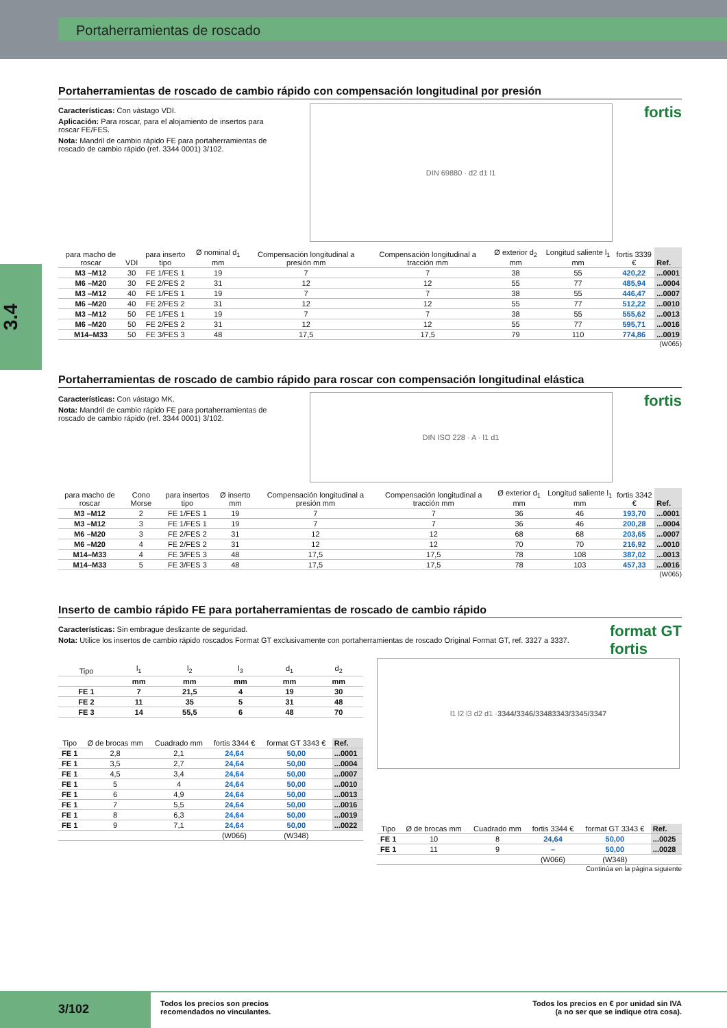Portaherramientas de roscado
3.4
Portaherramientas de roscado de cambio rápido con compensación longitudinal por presión
Características: Con vástago VDI.
Aplicación: Para roscar, para el alojamiento de insertos para roscar FE/FES.
Nota: Mandril de cambio rápido FE para portaherramientas de roscado de cambio rápido (ref. 3344 0001) 3/102.
DIN 69880 · d2 d1 l1
fortis
| para macho de roscar | VDI | para inserto tipo | Ø nominal d<sub>1</sub> mm | Compensación longitudinal a presión mm | Compensación longitudinal a tracción mm | Ø exterior d<sub>2</sub> mm | Longitud saliente l<sub>1</sub> mm | fortis 3339 € | Ref. |
| --- | --- | --- | --- | --- | --- | --- | --- | --- | --- |
| M3 –M12 | 30 | FE 1/FES 1 | 19 | 7 | 7 | 38 | 55 | 420,22 | ...0001 |
| M6 –M20 | 30 | FE 2/FES 2 | 31 | 12 | 12 | 55 | 77 | 485,94 | ...0004 |
| M3 –M12 | 40 | FE 1/FES 1 | 19 | 7 | 7 | 38 | 55 | 446,47 | ...0007 |
| M6 –M20 | 40 | FE 2/FES 2 | 31 | 12 | 12 | 55 | 77 | 512,22 | ...0010 |
| M3 –M12 | 50 | FE 1/FES 1 | 19 | 7 | 7 | 38 | 55 | 555,62 | ...0013 |
| M6 –M20 | 50 | FE 2/FES 2 | 31 | 12 | 12 | 55 | 77 | 595,71 | ...0016 |
| M14–M33 | 50 | FE 3/FES 3 | 48 | 17,5 | 17,5 | 79 | 110 | 774,86 | ...0019 |
(W065)
Portaherramientas de roscado de cambio rápido para roscar con compensación longitudinal elástica
Características: Con vástago MK.
Nota: Mandril de cambio rápido FE para portaherramientas de roscado de cambio rápido (ref. 3344 0001) 3/102.
DIN ISO 228 · A · l1 d1
fortis
| para macho de roscar | Cono Morse | para insertos tipo | Ø inserto mm | Compensación longitudinal a presión mm | Compensación longitudinal a tracción mm | Ø exterior d<sub>1</sub> mm | Longitud saliente l<sub>1</sub> mm | fortis 3342 € | Ref. |
| --- | --- | --- | --- | --- | --- | --- | --- | --- | --- |
| M3 –M12 | 2 | FE 1/FES 1 | 19 | 7 | 7 | 36 | 46 | 193,70 | ...0001 |
| M3 –M12 | 3 | FE 1/FES 1 | 19 | 7 | 7 | 36 | 46 | 200,28 | ...0004 |
| M6 –M20 | 3 | FE 2/FES 2 | 31 | 12 | 12 | 68 | 68 | 203,65 | ...0007 |
| M6 –M20 | 4 | FE 2/FES 2 | 31 | 12 | 12 | 70 | 70 | 216,92 | ...0010 |
| M14–M33 | 4 | FE 3/FES 3 | 48 | 17,5 | 17,5 | 78 | 108 | 387,02 | ...0013 |
| M14–M33 | 5 | FE 3/FES 3 | 48 | 17,5 | 17,5 | 78 | 103 | 457,33 | ...0016 |
(W065)
Inserto de cambio rápido FE para portaherramientas de roscado de cambio rápido
Características: Sin embrague deslizante de seguridad.
Nota: Utilice los insertos de cambio rápido roscados Format GT exclusivamente con portaherramientas de roscado Original Format GT, ref. 3327 a 3337.
format GT
fortis
| Tipo | l<sub>1</sub> | l<sub>2</sub> | l<sub>3</sub> | d<sub>1</sub> | d<sub>2</sub> |
| --- | --- | --- | --- | --- | --- |
| | mm | mm | mm | mm | mm |
| FE 1 | 7 | 21,5 | 4 | 19 | 30 |
| FE 2 | 11 | 35 | 5 | 31 | 48 |
| FE 3 | 14 | 55,5 | 6 | 48 | 70 |
| Tipo | Ø de brocas mm | Cuadrado mm | fortis 3344 € | format GT 3343 € | Ref. |
| --- | --- | --- | --- | --- | --- |
| FE 1 | 2,8 | 2,1 | 24,64 | 50,00 | ...0001 |
| FE 1 | 3,5 | 2,7 | 24,64 | 50,00 | ...0004 |
| FE 1 | 4,5 | 3,4 | 24,64 | 50,00 | ...0007 |
| FE 1 | 5 | 4 | 24,64 | 50,00 | ...0010 |
| FE 1 | 6 | 4,9 | 24,64 | 50,00 | ...0013 |
| FE 1 | 7 | 5,5 | 24,64 | 50,00 | ...0016 |
| FE 1 | 8 | 6,3 | 24,64 | 50,00 | ...0019 |
| FE 1 | 9 | 7,1 | 24,64 | 50,00 | ...0022 |
| | | | (W066) | (W348) | |
l1 l2 l3 d2 d1 · 3344/3346/3348 3343/3345/3347
| Tipo | Ø de brocas mm | Cuadrado mm | fortis 3344 € | format GT 3343 € | Ref. |
| --- | --- | --- | --- | --- | --- |
| FE 1 | 10 | 8 | 24,64 | 50,00 | ...0025 |
| FE 1 | 11 | 9 | – | 50,00 | ...0028 |
| | | | (W066) | (W348) | |
Continúa en la página siguiente
3/102
Todos los precios son precios
recomendados no vinculantes.
Todos los precios en € por unidad sin IVA
(a no ser que se indique otra cosa).